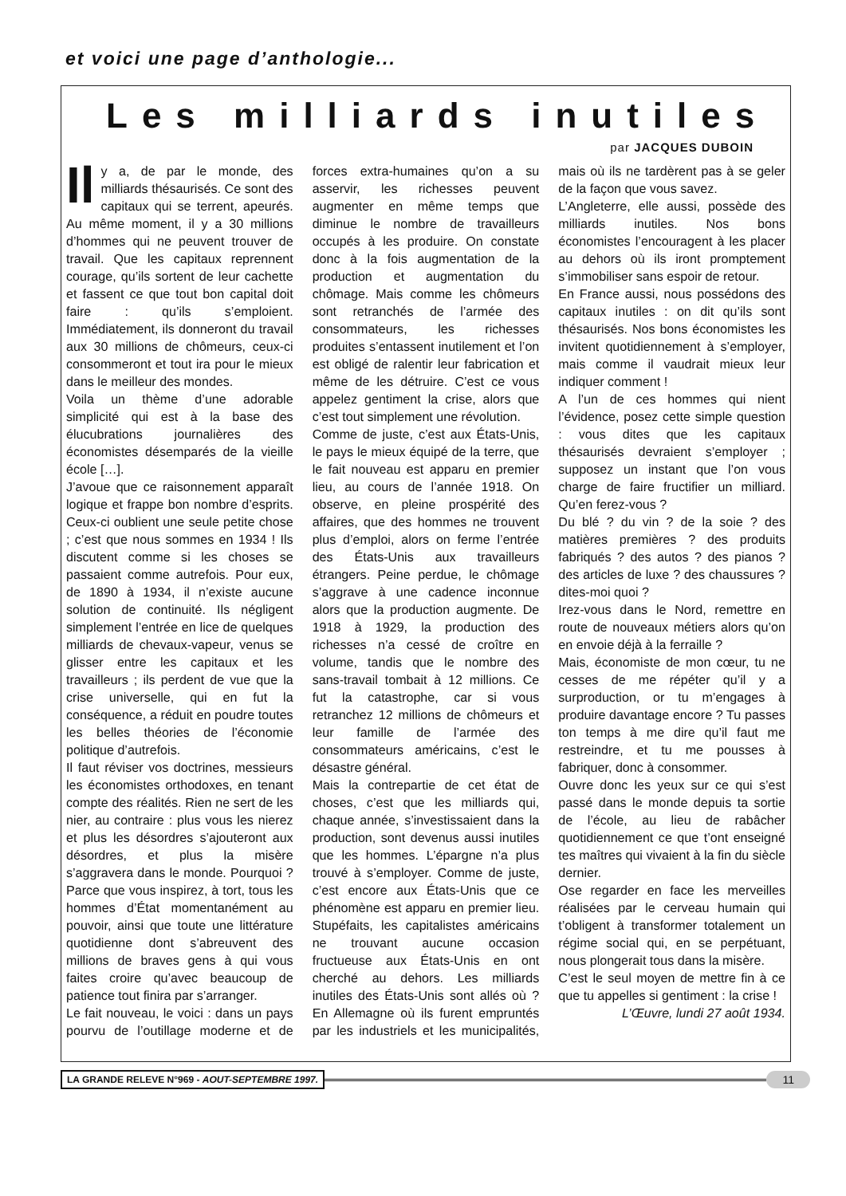et voici une page d’anthologie...
Les milliards inutiles
par JACQUES DUBOIN
Il y a, de par le monde, des milliards thésaurisés. Ce sont des capitaux qui se terrent, apeurés. Au même moment, il y a 30 millions d’hommes qui ne peuvent trouver de travail. Que les capitaux reprennent courage, qu’ils sortent de leur cachette et fassent ce que tout bon capital doit faire : qu’ils s’emploient. Immédiatement, ils donneront du travail aux 30 millions de chômeurs, ceux-ci consommeront et tout ira pour le mieux dans le meilleur des mondes.
Voila un thème d’une adorable simplicité qui est à la base des élucubrations journalières des économistes désemparés de la vieille école […].
J’avoue que ce raisonnement apparaît logique et frappe bon nombre d’esprits. Ceux-ci oublient une seule petite chose ; c’est que nous sommes en 1934 ! Ils discutent comme si les choses se passaient comme autrefois. Pour eux, de 1890 à 1934, il n’existe aucune solution de continuité. Ils négligent simplement l’entrée en lice de quelques milliards de chevaux-vapeur, venus se glisser entre les capitaux et les travailleurs ; ils perdent de vue que la crise universelle, qui en fut la conséquence, a réduit en poudre toutes les belles théories de l’économie politique d’autrefois.
Il faut réviser vos doctrines, messieurs les économistes orthodoxes, en tenant compte des réalités. Rien ne sert de les nier, au contraire : plus vous les nierez et plus les désordres s’ajouteront aux désordres, et plus la misère s’aggravera dans le monde. Pourquoi ? Parce que vous inspirez, à tort, tous les hommes d’État momentanément au pouvoir, ainsi que toute une littérature quotidienne dont s’abreuvent des millions de braves gens à qui vous faites croire qu’avec beaucoup de patience tout finira par s’arranger.
Le fait nouveau, le voici : dans un pays pourvu de l’outillage moderne et de forces extra-humaines qu’on a su asservir, les richesses peuvent augmenter en même temps que diminue le nombre de travailleurs occupés à les produire. On constate donc à la fois augmentation de la production et augmentation du chômage. Mais comme les chômeurs sont retranchés de l’armée des consommateurs, les richesses produites s’entassent inutilement et l’on est obligé de ralentir leur fabrication et même de les détruire. C’est ce vous appelez gentiment la crise, alors que c’est tout simplement une révolution.
Comme de juste, c’est aux États-Unis, le pays le mieux équipé de la terre, que le fait nouveau est apparu en premier lieu, au cours de l’année 1918. On observe, en pleine prospérité des affaires, que des hommes ne trouvent plus d’emploi, alors on ferme l’entrée des États-Unis aux travailleurs étrangers. Peine perdue, le chômage s’aggrave à une cadence inconnue alors que la production augmente. De 1918 à 1929, la production des richesses n’a cessé de croître en volume, tandis que le nombre des sans-travail tombait à 12 millions. Ce fut la catastrophe, car si vous retranchez 12 millions de chômeurs et leur famille de l’armée des consommateurs américains, c’est le désastre général.
Mais la contrepartie de cet état de choses, c’est que les milliards qui, chaque année, s’investissaient dans la production, sont devenus aussi inutiles que les hommes. L’épargne n’a plus trouvé à s’employer. Comme de juste, c’est encore aux États-Unis que ce phénomène est apparu en premier lieu. Stupéfaits, les capitalistes américains ne trouvant aucune occasion fructueuse aux États-Unis en ont cherché au dehors. Les milliards inutiles des États-Unis sont allés où ? En Allemagne où ils furent empruntés par les industriels et les municipalités, mais où ils ne tardèrent pas à se geler de la façon que vous savez.
L’Angleterre, elle aussi, possède des milliards inutiles. Nos bons économistes l’encouragent à les placer au dehors où ils iront promptement s’immobiliser sans espoir de retour.
En France aussi, nous possédons des capitaux inutiles : on dit qu’ils sont thésaurisés. Nos bons économistes les invitent quotidiennement à s’employer, mais comme il vaudrait mieux leur indiquer comment !
A l’un de ces hommes qui nient l’évidence, posez cette simple question : vous dites que les capitaux thésaurisés devraient s’employer ; supposez un instant que l’on vous charge de faire fructifier un milliard. Qu’en ferez-vous ?
Du blé ? du vin ? de la soie ? des matières premières ? des produits fabriqués ? des autos ? des pianos ? des articles de luxe ? des chaussures ? dites-moi quoi ?
Irez-vous dans le Nord, remettre en route de nouveaux métiers alors qu’on en envoie déjà à la ferraille ?
Mais, économiste de mon cœur, tu ne cesses de me répéter qu’il y a surproduction, or tu m’engages à produire davantage encore ? Tu passes ton temps à me dire qu’il faut me restreindre, et tu me pousses à fabriquer, donc à consommer.
Ouvre donc les yeux sur ce qui s’est passé dans le monde depuis ta sortie de l’école, au lieu de rabâcher quotidiennement ce que t’ont enseigné tes maîtres qui vivaient à la fin du siècle dernier.
Ose regarder en face les merveilles réalisées par le cerveau humain qui t’obligent à transformer totalement un régime social qui, en se perpétuant, nous plongerait tous dans la misère.
C’est le seul moyen de mettre fin à ce que tu appelles si gentiment : la crise !
L’Œuvre, lundi 27 août 1934.
LA GRANDE RELEVE N°969 - AOUT-SEPTEMBRE 1997. 11